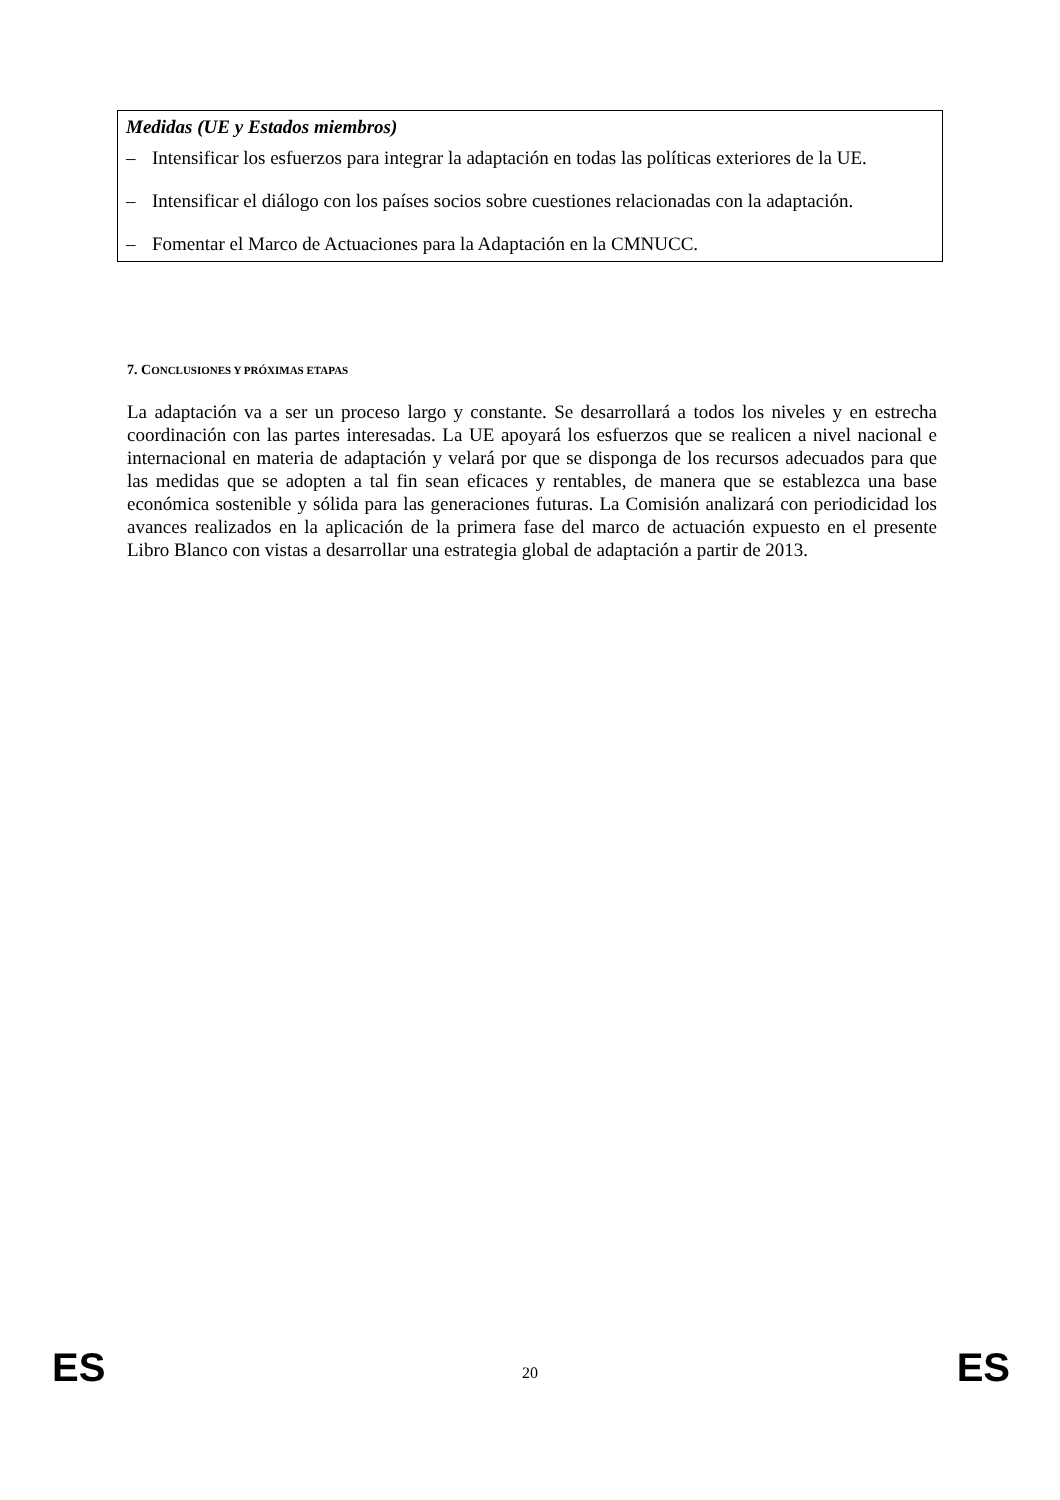Medidas (UE y Estados miembros)
– Intensificar los esfuerzos para integrar la adaptación en todas las políticas exteriores de la UE.
– Intensificar el diálogo con los países socios sobre cuestiones relacionadas con la adaptación.
– Fomentar el Marco de Actuaciones para la Adaptación en la CMNUCC.
7. CONCLUSIONES Y PRÓXIMAS ETAPAS
La adaptación va a ser un proceso largo y constante. Se desarrollará a todos los niveles y en estrecha coordinación con las partes interesadas. La UE apoyará los esfuerzos que se realicen a nivel nacional e internacional en materia de adaptación y velará por que se disponga de los recursos adecuados para que las medidas que se adopten a tal fin sean eficaces y rentables, de manera que se establezca una base económica sostenible y sólida para las generaciones futuras. La Comisión analizará con periodicidad los avances realizados en la aplicación de la primera fase del marco de actuación expuesto en el presente Libro Blanco con vistas a desarrollar una estrategia global de adaptación a partir de 2013.
ES 20 ES